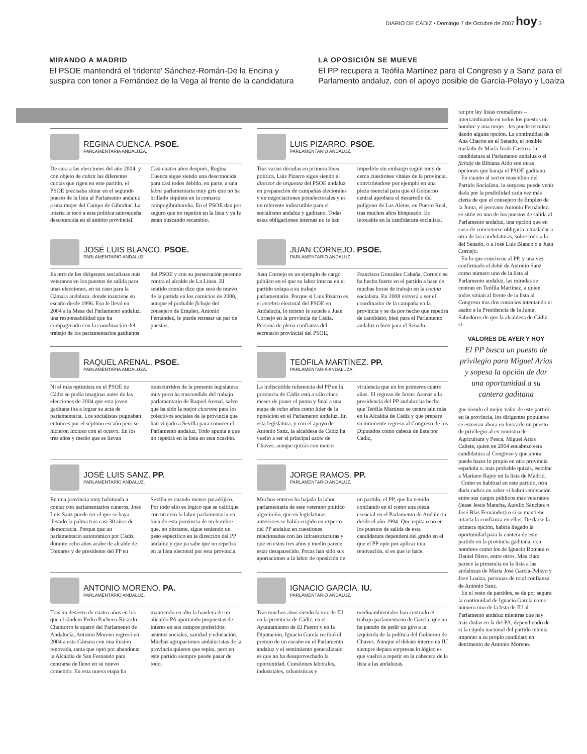DIARIO DE CÁDIZ • Domingo 7 de Octubre de 2007 hoy 3
MIRANDO A MADRID
El PSOE mantendrá el 'tridente' Sánchez-Román-De la Encina y suspira con tener a Fernández de la Vega al frente de la candidatura
LA OPOSICIÓN SE MUEVE
El PP recupera a Teófila Martínez para el Congreso y a Sanz para el Parlamento andaluz, con el apoyo posible de García-Pelayo y Loaiza
REGINA CUENCA. PSOE.
PARLAMENTARIA ANDALUZA.
De cara a las elecciones del año 2004, y con objeto de cubrir las diferentes cuotas que rigen en este partido, el PSOE precisaba situar en el segundo puesto de la lista al Parlamento andaluz a una mujer del Campo de Gibraltar. La lotería le tocó a esta política sanroqueña desconocida en el ámbito provincial. Casi cuatro años después, Regina Cuenca sigue siendo una desconocida para casi todos debido, en parte, a una labor parlamentaria muy gris que no ha brillado siquiera en la comarca campogibraltareña. En el PSOE dan por seguro que no repetirá en la lista y ya le están buscando recambio.
LUIS PIZARRO. PSOE.
PARLAMENTARIO ANDALUZ.
Tras varias décadas en primera línea política, Luis Pizarro sigue siendo el director de orquesta del PSOE andaluz en preparación de campañas electorales y en negociaciones postelectorales y es un referente indiscutible para el socialismo andaluz y gaditano. Todas estas obligaciones internas no le han impedido sin embargo seguir muy de cerca cuestiones vitales de la provincia, convirtiéndose por ejemplo en una pieza esencial para que el Gobierno central aprobara el desarrollo del polígono de Las Aletas, en Puerto Real, tras muchos años bloqueado. Es intocable en la candidatura socialista.
JOSÉ LUIS BLANCO. PSOE.
PARLAMENTARIO ANDALUZ.
Es otro de los dirigentes socialistas más veteranos en los puestos de salida para unas elecciones, en su caso para la Cámara andaluza, donde mantiene su escaño desde 1996. Eso le llevó en 2004 a la Mesa del Parlamento andaluz, una responsabilidad que ha compaginado con la coordinación del trabajo de los parlamentarios gaditanos del PSOE y con su persecución perenne contra el alcalde de La Línea. El sentido común dice que será de nuevo de la partida en los comicios de 2008, aunque el probable fichaje del consejero de Empleo, Antonio Fernández, le puede retrasar un par de puestos.
JUAN CORNEJO. PSOE.
PARLAMENTARIO ANDALUZ.
Juan Cornejo es un ejemplo de cargo público en el que su labor interna en el partido solapa a su trabajo parlamentario. Porque si Luis Pizarro es el cerebro electoral del PSOE en Andalucía, lo mismo le sucede a Juan Cornejo en la provincia de Cádiz. Persona de plena confianza del secretario provincial del PSOE, Francisco González Cabaña, Cornejo se ha hecho fuerte en el partido a base de muchas horas de trabajo en la cocina socialista. En 2008 volverá a ser el coordinador de la campaña en la provincia y se da por hecho que repetirá de candidato, bien para el Parlamento andaluz o bien para el Senado.
RAQUEL ARENAL. PSOE.
PARLAMENTARIA ANDALUZA.
Ni el más optimista en el PSOE de Cádiz se podía imaginar antes de las elecciones de 2004 que esta joven gaditana iba a lograr su acta de parlamentaria. Los socialistas pugnaban entonces por el séptimo escaño pero se hicieron incluso con el octavo. En los tres años y medio que se llevan transcurridos de la presente legislatura muy poco ha trascendido del trabajo parlamentario de Raquel Arenal, salvo que ha sido la mejor cicerone para los colectivos sociales de la provincia que han viajado a Sevilla para conocer el Parlamento andaluz. Todo apunta a que no repetirá en la lista en esta ocasión.
TEÓFILA MARTÍNEZ. PP.
PARLAMENTARIA ANDALUZA.
La indiscutible referencia del PP en la provincia de Cádiz está a sólo cinco meses de poner el punto y final a una etapa de ocho años como líder de la oposición en el Parlamento andaluz. En esta legislatura, y con el apoyo de Antonio Sanz, la alcaldesa de Cádiz ha vuelto a ser el principal azote de Chaves, aunque quizás con menos virulencia que en los primeros cuatro años. El regreso de Javier Arenas a la presidencia del PP andaluz ha hecho que Teófila Martínez se centre aún más en la Alcaldía de Cádiz y que prepare su inminente regreso al Congreso de los Diputados como cabeza de lista por Cádiz,
JOSÉ LUIS SANZ. PP.
PARLAMENTARIO ANDALUZ.
En una provincia muy habituada a contar con parlamentarios cuneros, José Luis Sanz puede ser el que se haya llevado la palma tras casi 30 años de democracia. Porque que un parlamentario autonómico por Cádiz durante ocho años acabe de alcalde de Tomares y de presidente del PP en Sevilla es cuando menos paradójico. Por todo ello es lógico que se califique con un cero la labor parlamentaria en bien de esta provincia de un hombre que, no obstante, sigue teniendo un peso específico en la dirección del PP andaluz y que ya sabe que no repetirá en la lista electoral por esta provincia.
JORGE RAMOS. PP.
PARLAMENTARIO ANDALUZ.
Muchos enteros ha bajado la labor parlamentaria de este veterano político algecireño, que en legislaturas anteriores se había erigido en experto del PP andaluz en cuestiones relacionadas con las infraestructuras y que en estos tres años y medio parece estar desaparecido. Pocas han sido sus aportaciones a la labor de oposición de un partido, el PP, que ha venido confiando en él como una pieza esencial en el Parlamento de Andalucía desde el año 1994. Que repita o no en los puestos de salida de esta candidatura dependerá del grado en el que el PP opte por aplicar una renovación, si es que lo hace.
ANTONIO MORENO. PA.
PARLAMENTARIO ANDALUZ.
Tras un desierto de cuatro años en los que el tándem Pedro Pacheco-Ricardo Chamorro le apartó del Parlamento de Andalucía, Antonio Moreno regresó en 2004 a esta Cámara con una ilusión renovada, tanta que optó por abandonar la Alcaldía de San Fernando para centrarse de lleno en su nuevo cometido. En esta nueva etapa ha mantenido en alto la bandera de un alicaído PA aportando propuestas de interés en sus campos preferidos: asuntos sociales, sanidad y educación. Muchas agrupaciones andalucistas de la provincia quieren que repita, pero en este partido siempre puede pasar de todo.
IGNACIO GARCÍA. IU.
PARLAMENTARIO ANDALUZ.
Tras muchos años siendo la voz de IU en la provincia de Cádiz, en el Ayuntamiento de El Puerto y en la Diputación, Ignacio García recibió el premio de un escaño en el Parlamento andaluz y el sentimiento generalizado es que no ha desaprovechado la oportunidad. Cuestiones laborales, industriales, urbanísticas y medioambientales han centrado el trabajo parlamentario de García, que no ha parado de pedir un giro a la izquierda de la política del Gobierno de Chaves. Aunque el debate interno en IU siempre depara sorpresas lo lógico es que vuelva a repetir en la cabecera de la lista a las andaluzas.
rar por ley listas cremalleras –intercambiando en todos los puestos un hombre y una mujer– les puede terminar dando alguna opción. La continuidad de Ana Chacón en el Senado, el posible traslado de María Jesús Castro a la candidatura al Parlamento andaluz o el fichaje de Bibiana Aído son otras opciones que baraja el PSOE gaditano.
En cuanto al sector masculino del Partido Socialista, la sorpresa puede venir dada por la posibilidad cada vez más cierta de que el consejero de Empleo de la Junta, el jerezano Antonio Fernández, se sitúe en uno de los puestos de salida al Parlamento andaluz, una opción que en caso de concretarse obligaría a trasladar a otra de las candidaturas, sobre todo a la del Senado, o a José Luis Blanco o a Juan Cornejo.
En lo que concierne al PP, y una vez confirmado el debú de Antonio Sanz como número uno de la lista al Parlamento andaluz, las miradas se centran en Teófila Martínez, a quien todos sitúan al frente de la lista al Congreso tras dos comicios intentando el asalto a la Presidencia de la Junta. Sabedores de que la alcaldesa de Cádiz si-
VALORES DE AYER Y HOY
El PP busca un puesto de privilegio para Miguel Arias y sopesa la opción de dar una oportunidad a su cantera gaditana
gue siendo el mejor valor de este partido en la provincia, los dirigentes populares se esmeran ahora en buscarle un puesto de privilegio al ex ministro de Agricultura y Pesca, Miguel Arias Cañete, quien en 2004 encabezó esta candidatura al Congreso y que ahora puede hacer lo propio en otra provincia española o, más probable quizás, escoltar a Mariano Rajoy en la lista de Madrid.
Como es habitual en este partido, otra duda radica en saber si habrá renovación entre sus cargos públicos más veteranos (léase Jesús Mancha, Aurelio Sánchez o José Blas Fernández) o si se mantiene intacta la confianza en ellos. De darse la primera opción, habría llegado la oportunidad para la cantera de este partido en la provincia gaditana, con nombres como los de Ignacio Romaní o Daniel Nieto, entre otros. Más clara parece la presencia en la lista a las andaluzas de María José García-Pelayo y José Loaiza, personas de total confianza de Antonio Sanz.
En el resto de partidos, se da por segura la continuidad de Ignacio García como número uno de la lista de IU al Parlamento andaluz mientras que hay más dudas en la del PA, dependiendo de si la cúpula nacional del partido intenta imponer a su propio candidato en detrimento de Antonio Moreno.